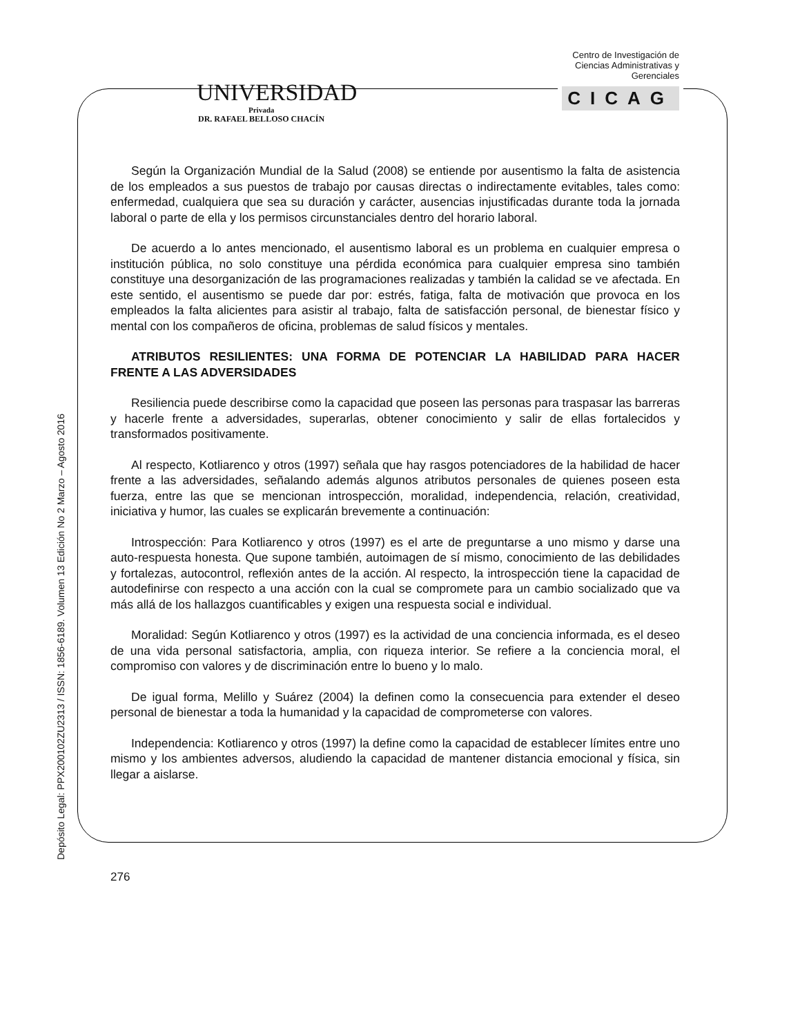UNIVERSIDAD
Privada
DR. RAFAEL BELLOSO CHACÍN
Centro de Investigación de
Ciencias Administrativas y
Gerenciales
CICAG
Depósito Legal: PPX200102ZU2313 / ISSN: 1856-6189. Volumen 13 Edición No 2 Marzo – Agosto 2016
Según la Organización Mundial de la Salud (2008) se entiende por ausentismo la falta de asistencia de los empleados a sus puestos de trabajo por causas directas o indirectamente evitables, tales como: enfermedad, cualquiera que sea su duración y carácter, ausencias injustificadas durante toda la jornada laboral o parte de ella y los permisos circunstanciales dentro del horario laboral.
De acuerdo a lo antes mencionado, el ausentismo laboral es un problema en cualquier empresa o institución pública, no solo constituye una pérdida económica para cualquier empresa sino también constituye una desorganización de las programaciones realizadas y también la calidad se ve afectada. En este sentido, el ausentismo se puede dar por: estrés, fatiga, falta de motivación que provoca en los empleados la falta alicientes para asistir al trabajo, falta de satisfacción personal, de bienestar físico y mental con los compañeros de oficina, problemas de salud físicos y mentales.
ATRIBUTOS RESILIENTES: UNA FORMA DE POTENCIAR LA HABILIDAD PARA HACER FRENTE A LAS ADVERSIDADES
Resiliencia puede describirse como la capacidad que poseen las personas para traspasar las barreras y hacerle frente a adversidades, superarlas, obtener conocimiento y salir de ellas fortalecidos y transformados positivamente.
Al respecto, Kotliarenco y otros (1997) señala que hay rasgos potenciadores de la habilidad de hacer frente a las adversidades, señalando además algunos atributos personales de quienes poseen esta fuerza, entre las que se mencionan introspección, moralidad, independencia, relación, creatividad, iniciativa y humor, las cuales se explicarán brevemente a continuación:
Introspección: Para Kotliarenco y otros (1997) es el arte de preguntarse a uno mismo y darse una auto-respuesta honesta. Que supone también, autoimagen de sí mismo, conocimiento de las debilidades y fortalezas, autocontrol, reflexión antes de la acción. Al respecto, la introspección tiene la capacidad de autodefinirse con respecto a una acción con la cual se compromete para un cambio socializado que va más allá de los hallazgos cuantificables y exigen una respuesta social e individual.
Moralidad: Según Kotliarenco y otros (1997) es la actividad de una conciencia informada, es el deseo de una vida personal satisfactoria, amplia, con riqueza interior. Se refiere a la conciencia moral, el compromiso con valores y de discriminación entre lo bueno y lo malo.
De igual forma, Melillo y Suárez (2004) la definen como la consecuencia para extender el deseo personal de bienestar a toda la humanidad y la capacidad de comprometerse con valores.
Independencia: Kotliarenco y otros (1997) la define como la capacidad de establecer límites entre uno mismo y los ambientes adversos, aludiendo la capacidad de mantener distancia emocional y física, sin llegar a aislarse.
276